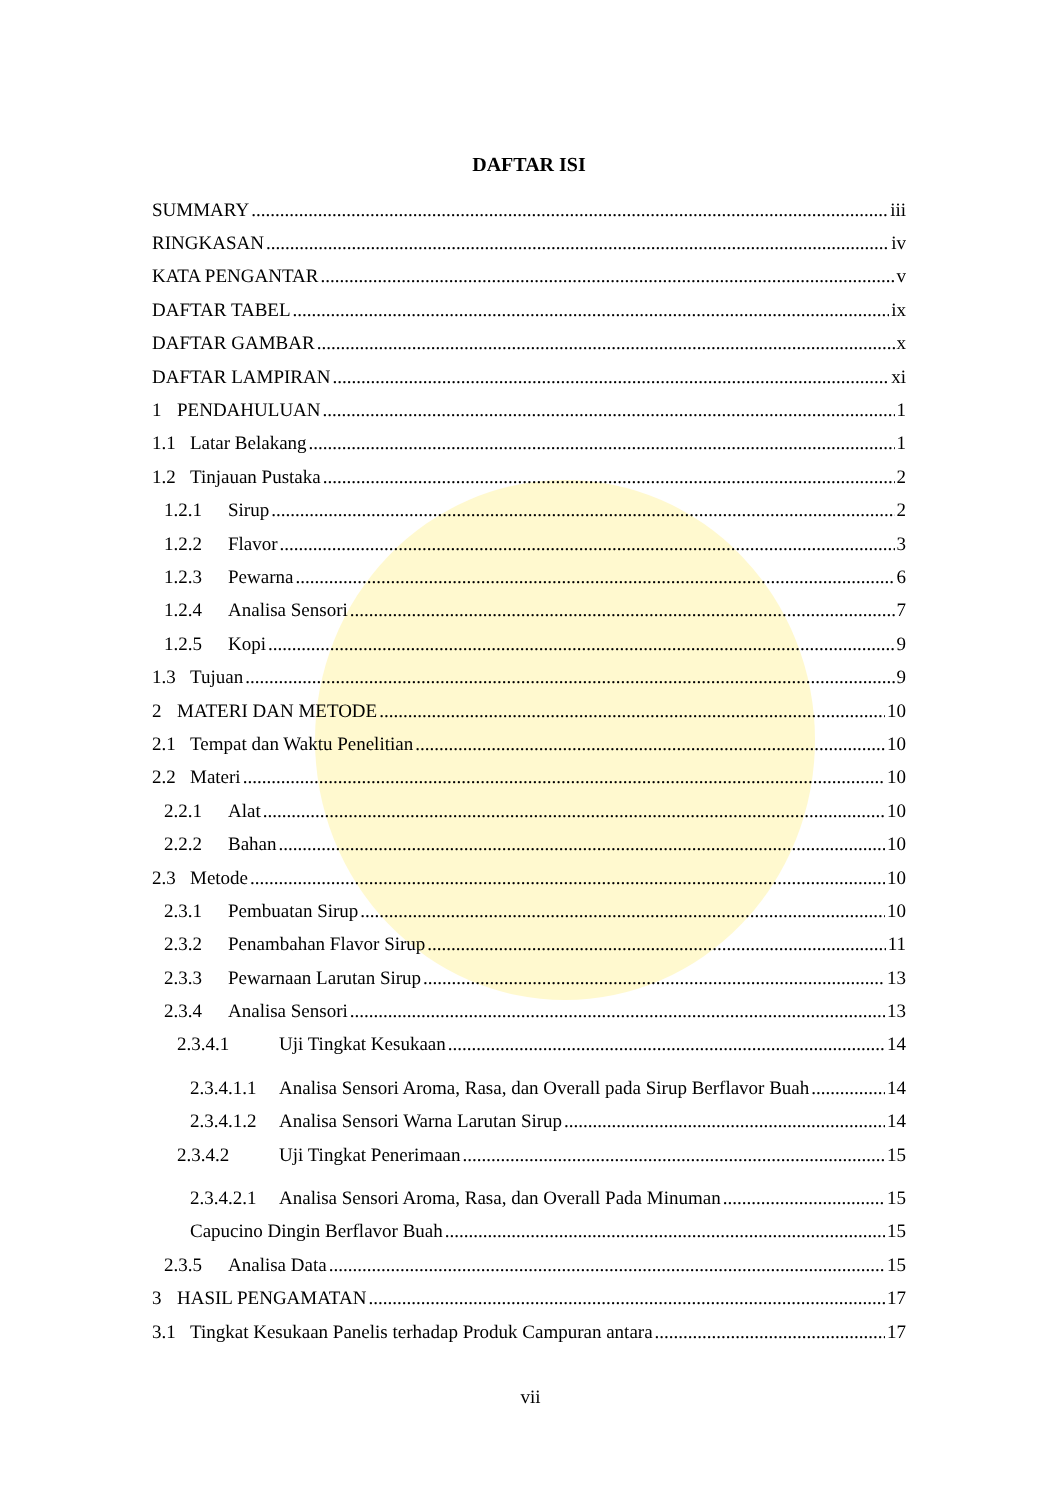DAFTAR ISI
SUMMARY iii
RINGKASAN iv
KATA PENGANTAR v
DAFTAR TABEL ix
DAFTAR GAMBAR x
DAFTAR LAMPIRAN xi
1 PENDAHULUAN 1
1.1 Latar Belakang 1
1.2 Tinjauan Pustaka 2
1.2.1 Sirup 2
1.2.2 Flavor 3
1.2.3 Pewarna 6
1.2.4 Analisa Sensori 7
1.2.5 Kopi 9
1.3 Tujuan 9
2 MATERI DAN METODE 10
2.1 Tempat dan Waktu Penelitian 10
2.2 Materi 10
2.2.1 Alat 10
2.2.2 Bahan 10
2.3 Metode 10
2.3.1 Pembuatan Sirup 10
2.3.2 Penambahan Flavor Sirup 11
2.3.3 Pewarnaan Larutan Sirup 13
2.3.4 Analisa Sensori 13
2.3.4.1 Uji Tingkat Kesukaan 14
2.3.4.1.1 Analisa Sensori Aroma, Rasa, dan Overall pada Sirup Berflavor Buah 14
2.3.4.1.2 Analisa Sensori Warna Larutan Sirup 14
2.3.4.2 Uji Tingkat Penerimaan 15
2.3.4.2.1 Analisa Sensori Aroma, Rasa, dan Overall Pada Minuman 15
Capucino Dingin Berflavor Buah 15
2.3.5 Analisa Data 15
3 HASIL PENGAMATAN 17
3.1 Tingkat Kesukaan Panelis terhadap Produk Campuran antara 17
vii